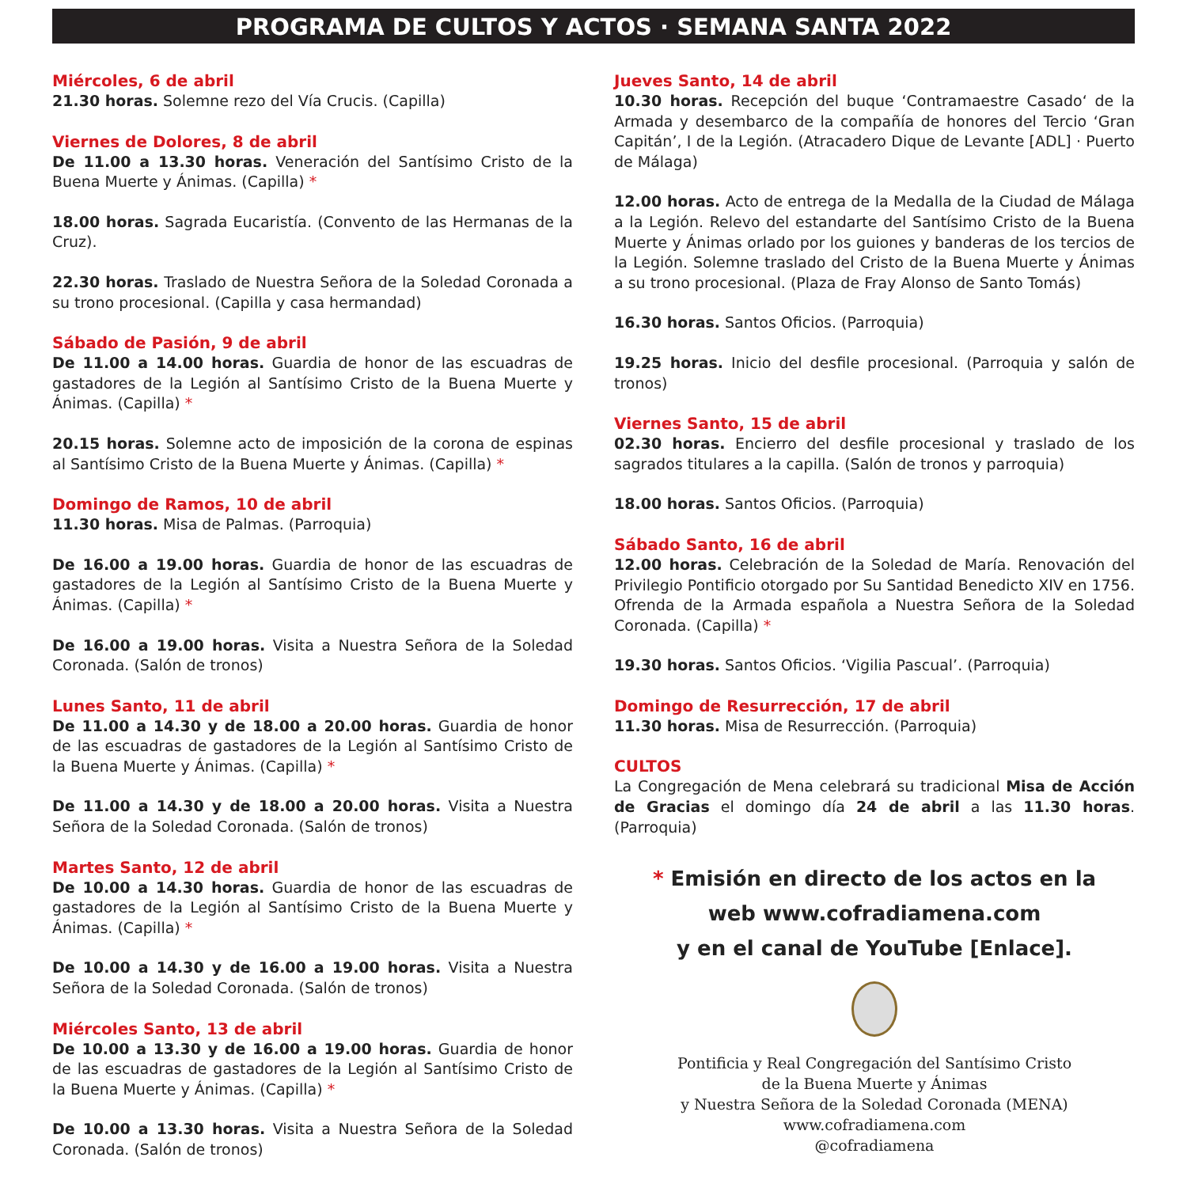PROGRAMA DE CULTOS Y ACTOS · SEMANA SANTA 2022
Miércoles, 6 de abril
21.30 horas. Solemne rezo del Vía Crucis. (Capilla)
Viernes de Dolores, 8 de abril
De 11.00 a 13.30 horas. Veneración del Santísimo Cristo de la Buena Muerte y Ánimas. (Capilla) *
18.00 horas. Sagrada Eucaristía. (Convento de las Hermanas de la Cruz).
22.30 horas. Traslado de Nuestra Señora de la Soledad Coronada a su trono procesional. (Capilla y casa hermandad)
Sábado de Pasión, 9 de abril
De 11.00 a 14.00 horas. Guardia de honor de las escuadras de gastadores de la Legión al Santísimo Cristo de la Buena Muerte y Ánimas. (Capilla) *
20.15 horas. Solemne acto de imposición de la corona de espinas al Santísimo Cristo de la Buena Muerte y Ánimas. (Capilla) *
Domingo de Ramos, 10 de abril
11.30 horas. Misa de Palmas. (Parroquia)
De 16.00 a 19.00 horas. Guardia de honor de las escuadras de gastadores de la Legión al Santísimo Cristo de la Buena Muerte y Ánimas. (Capilla) *
De 16.00 a 19.00 horas. Visita a Nuestra Señora de la Soledad Coronada. (Salón de tronos)
Lunes Santo, 11 de abril
De 11.00 a 14.30 y de 18.00 a 20.00 horas. Guardia de honor de las escuadras de gastadores de la Legión al Santísimo Cristo de la Buena Muerte y Ánimas. (Capilla) *
De 11.00 a 14.30 y de 18.00 a 20.00 horas. Visita a Nuestra Señora de la Soledad Coronada. (Salón de tronos)
Martes Santo, 12 de abril
De 10.00 a 14.30 horas. Guardia de honor de las escuadras de gastadores de la Legión al Santísimo Cristo de la Buena Muerte y Ánimas. (Capilla) *
De 10.00 a 14.30 y de 16.00 a 19.00 horas. Visita a Nuestra Señora de la Soledad Coronada. (Salón de tronos)
Miércoles Santo, 13 de abril
De 10.00 a 13.30 y de 16.00 a 19.00 horas. Guardia de honor de las escuadras de gastadores de la Legión al Santísimo Cristo de la Buena Muerte y Ánimas. (Capilla) *
De 10.00 a 13.30 horas. Visita a Nuestra Señora de la Soledad Coronada. (Salón de tronos)
Jueves Santo, 14 de abril
10.30 horas. Recepción del buque ‘Contramaestre Casado‘ de la Armada y desembarco de la compañía de honores del Tercio ‘Gran Capitán’, I de la Legión. (Atracadero Dique de Levante [ADL] · Puerto de Málaga)
12.00 horas. Acto de entrega de la Medalla de la Ciudad de Málaga a la Legión. Relevo del estandarte del Santísimo Cristo de la Buena Muerte y Ánimas orlado por los guiones y banderas de los tercios de la Legión. Solemne traslado del Cristo de la Buena Muerte y Ánimas a su trono procesional. (Plaza de Fray Alonso de Santo Tomás)
16.30 horas. Santos Oficios. (Parroquia)
19.25 horas. Inicio del desfile procesional. (Parroquia y salón de tronos)
Viernes Santo, 15 de abril
02.30 horas. Encierro del desfile procesional y traslado de los sagrados titulares a la capilla. (Salón de tronos y parroquia)
18.00 horas. Santos Oficios. (Parroquia)
Sábado Santo, 16 de abril
12.00 horas. Celebración de la Soledad de María. Renovación del Privilegio Pontificio otorgado por Su Santidad Benedicto XIV en 1756. Ofrenda de la Armada española a Nuestra Señora de la Soledad Coronada. (Capilla) *
19.30 horas. Santos Oficios. ‘Vigilia Pascual’. (Parroquia)
Domingo de Resurrección, 17 de abril
11.30 horas. Misa de Resurrección. (Parroquia)
CULTOS
La Congregación de Mena celebrará su tradicional Misa de Acción de Gracias el domingo día 24 de abril a las 11.30 horas. (Parroquia)
* Emisión en directo de los actos en la
web www.cofradiamena.com
y en el canal de YouTube [Enlace].
Pontificia y Real Congregación del Santísimo Cristo
de la Buena Muerte y Ánimas
y Nuestra Señora de la Soledad Coronada (MENA)
www.cofradiamena.com
@cofradiamena